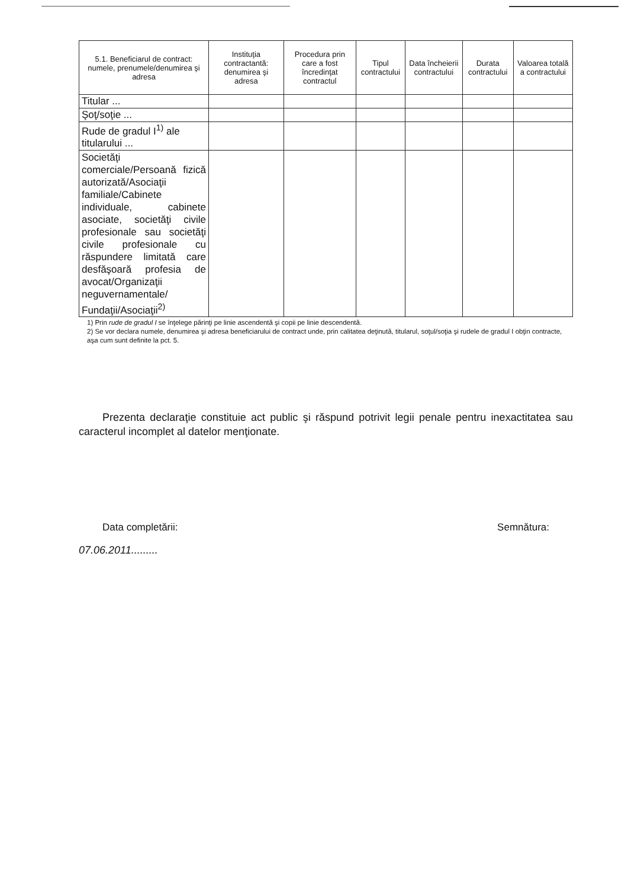| 5.1. Beneficiarul de contract: numele, prenumele/denumirea şi adresa | Instituţia contractantă: denumirea şi adresa | Procedura prin care a fost încredinţat contractul | Tipul contractului | Data încheierii contractului | Durata contractului | Valoarea totală a contractului |
| --- | --- | --- | --- | --- | --- | --- |
| Titular ... | | | | | | |
| Şoţ/soţie ... | | | | | | |
| Rude de gradul I<sup>1)</sup> ale titularului ... | | | | | | |
| Societăţi comerciale/Persoană fizică autorizată/Asociaţii familiale/Cabinete individuale, cabinete asociate, societăţi civile profesionale sau societăţi civile profesionale cu răspundere limitată care desfăşoară profesia de avocat/Organizaţii neguvernamentale/ Fundaţii/Asociaţii<sup>2)</sup> | | | | | | |
1) Prin rude de gradul I se înţelege părinţi pe linie ascendentă şi copii pe linie descendentă.
2) Se vor declara numele, denumirea şi adresa beneficiarului de contract unde, prin calitatea deţinută, titularul, soţul/soţia şi rudele de gradul I obţin contracte, aşa cum sunt definite la pct. 5.
Prezenta declaraţie constituie act public şi răspund potrivit legii penale pentru inexactitatea sau caracterul incomplet al datelor menţionate.
Data completării: Semnătura:
07.06.2011.........